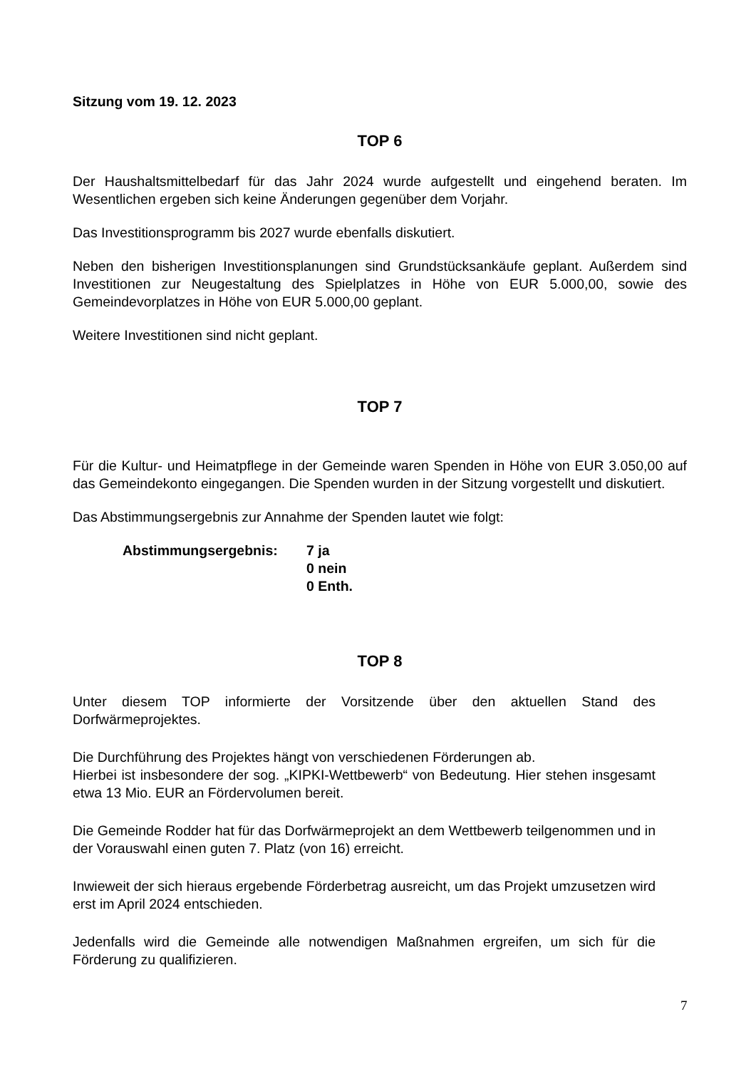Sitzung vom 19. 12. 2023
TOP 6
Der Haushaltsmittelbedarf für das Jahr 2024 wurde aufgestellt und eingehend beraten. Im Wesentlichen ergeben sich keine Änderungen gegenüber dem Vorjahr.
Das Investitionsprogramm bis 2027 wurde ebenfalls diskutiert.
Neben den bisherigen Investitionsplanungen sind Grundstücksankäufe geplant. Außerdem sind Investitionen zur Neugestaltung des Spielplatzes in Höhe von EUR 5.000,00, sowie des Gemeindevorplatzes in Höhe von EUR 5.000,00 geplant.
Weitere Investitionen sind nicht geplant.
TOP 7
Für die Kultur- und Heimatpflege in der Gemeinde waren Spenden in Höhe von EUR 3.050,00 auf das Gemeindekonto eingegangen. Die Spenden wurden in der Sitzung vorgestellt und diskutiert.
Das Abstimmungsergebnis zur Annahme der Spenden lautet wie folgt:
Abstimmungsergebnis: 7 ja
0 nein
0 Enth.
TOP 8
Unter diesem TOP informierte der Vorsitzende über den aktuellen Stand des Dorfwärmeprojektes.
Die Durchführung des Projektes hängt von verschiedenen Förderungen ab.
Hierbei ist insbesondere der sog. „KIPKI-Wettbewerb“ von Bedeutung. Hier stehen insgesamt etwa 13 Mio. EUR an Fördervolumen bereit.
Die Gemeinde Rodder hat für das Dorfwärmeprojekt an dem Wettbewerb teilgenommen und in der Vorauswahl einen guten 7. Platz (von 16) erreicht.
Inwieweit der sich hieraus ergebende Förderbetrag ausreicht, um das Projekt umzusetzen wird erst im April 2024 entschieden.
Jedenfalls wird die Gemeinde alle notwendigen Maßnahmen ergreifen, um sich für die Förderung zu qualifizieren.
7